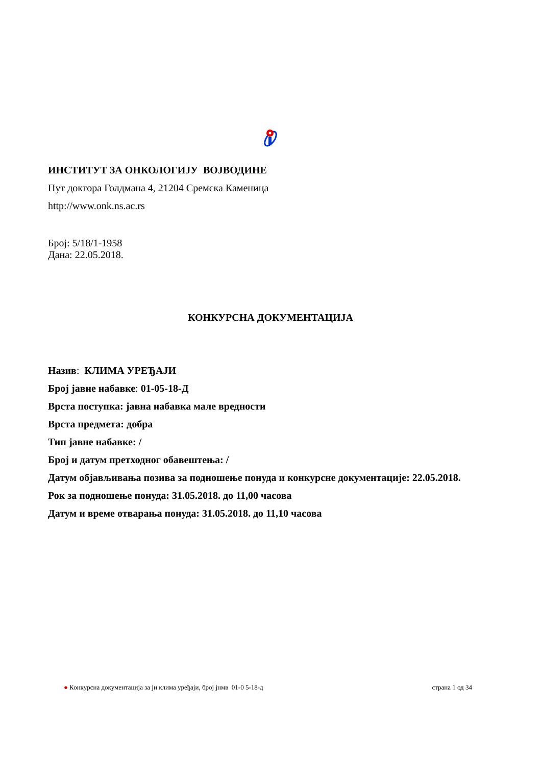ИНСТИТУТ ЗА ОНКОЛОГИЈУ ВОЈВОДИНЕ
Пут доктора Голдмана 4, 21204 Сремска Каменица
http://www.onk.ns.ac.rs
Број: 5/18/1-1958
Дана: 22.05.2018.
КОНКУРСНА ДОКУМЕНТАЦИЈА
Назив: КЛИМА УРЕЂАЈИ
Број јавне набавке: 01-05-18-Д
Врста поступка: јавна набавка мале вредности
Врста предмета: добра
Тип јавне набавке: /
Број и датум претходног обавештења: /
Датум објављивања позива за подношење понуда и конкурсне документације: 22.05.2018.
Рок за подношење понуда: 31.05.2018. до 11,00 часова
Датум и време отварања понуда: 31.05.2018. до 11,10 часова
● Конкурсна документација за јн клима уређаји, број јнмв 01-0 5-18-д страна 1 од 34